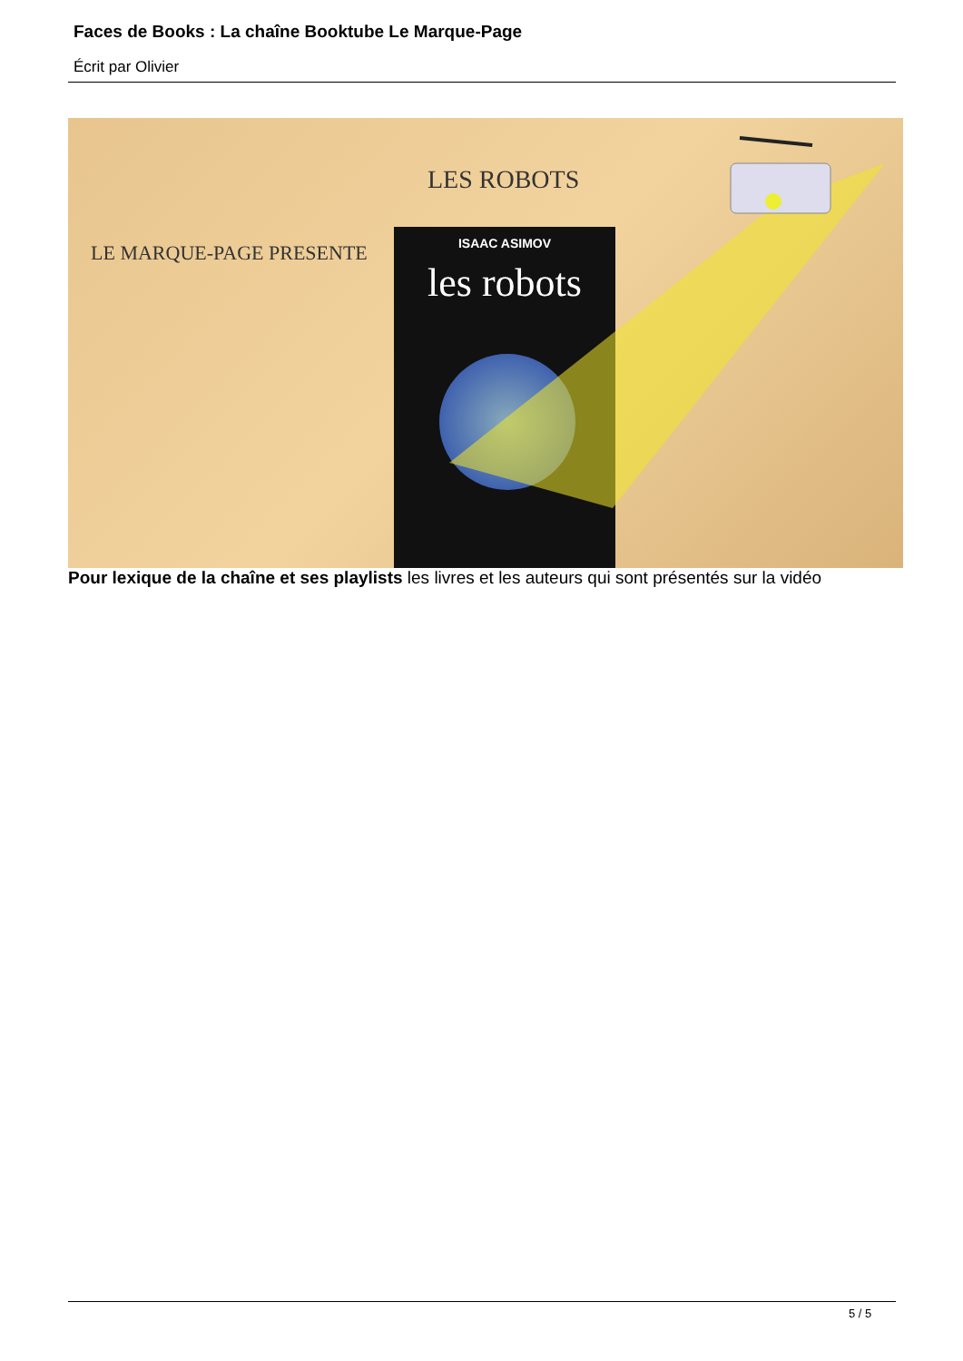Faces de Books : La chaîne Booktube Le Marque-Page
Écrit par Olivier
LES ROBOTS
LE MARQUE-PAGE PRESENTE
ISAAC ASIMOV
les robots
Pour lexique de la chaîne et ses playlists les livres et les auteurs qui sont présentés sur la vidéo
5 / 5